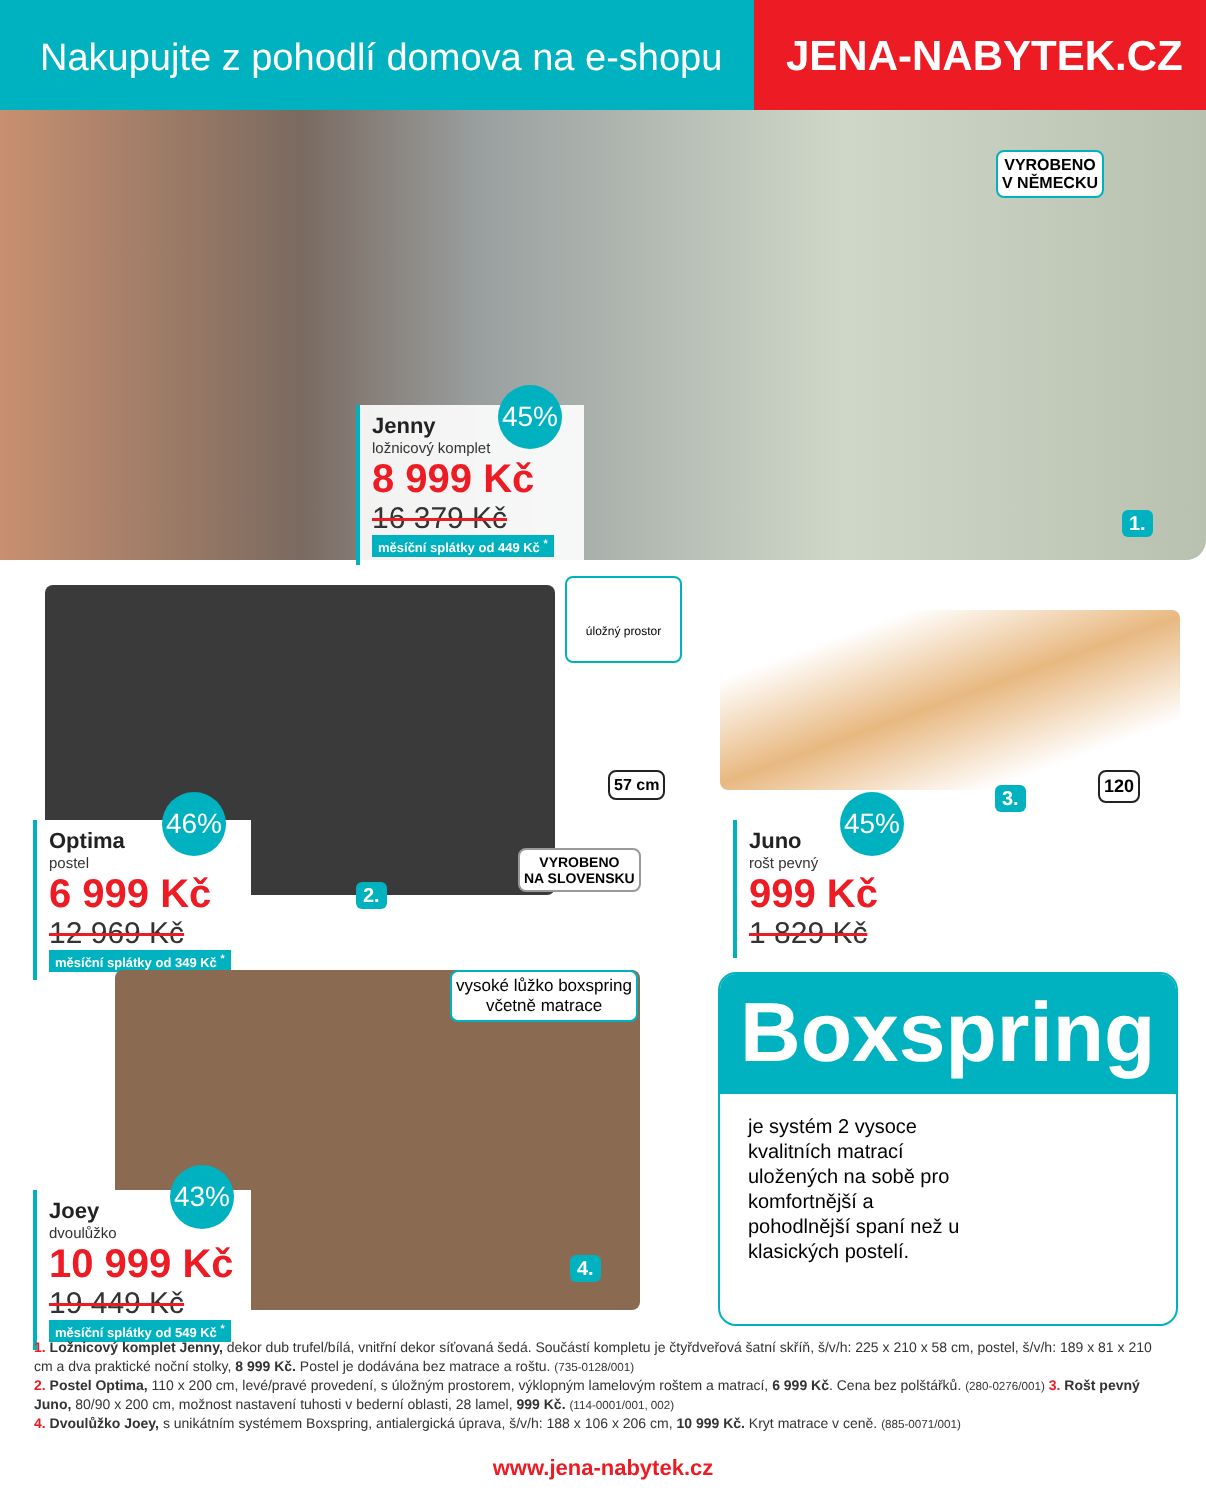Nakupujte z pohodlí domova na e-shopu
JENA-NABYTEK.CZ
VYROBENO
V NĚMECKU
Jenny
ložnicový komplet
8 999 Kč
16 379 Kč
měsíční splátky od 449 Kč <sup>*</sup>
45%
1.
úložný prostor
57 cm
VYROBENO
NA SLOVENSKU
Optima
postel
6 999 Kč
12 969 Kč
měsíční splátky od 349 Kč <sup>*</sup>
46%
2.
Juno
rošt pevný
999 Kč
1 829 Kč
45% 3.
120
vysoké lůžko boxspring včetně matrace
Joey
dvoulůžko
10 999 Kč
19 449 Kč
měsíční splátky od 549 Kč <sup>*</sup>
43%
4.
Boxspring
je systém 2 vysoce kvalitních matrací uložených na sobě pro komfortnější a pohodlnější spaní než u klasických postelí.
1. Ložnicový komplet Jenny, dekor dub trufel/bílá, vnitřní dekor síťovaná šedá. Součástí kompletu je čtyřdveřová šatní skříň, š/v/h: 225 x 210 x 58 cm, postel, š/v/h: 189 x 81 x 210 cm a dva praktické noční stolky, 8 999 Kč. Postel je dodávána bez matrace a roštu. (735-0128/001)
2. Postel Optima, 110 x 200 cm, levé/pravé provedení, s úložným prostorem, výklopným lamelovým roštem a matrací, 6 999 Kč. Cena bez polštářků. (280-0276/001) 3. Rošt pevný Juno, 80/90 x 200 cm, možnost nastavení tuhosti v bederní oblasti, 28 lamel, 999 Kč. (114-0001/001, 002)
4. Dvoulůžko Joey, s unikátním systémem Boxspring, antialergická úprava, š/v/h: 188 x 106 x 206 cm, 10 999 Kč. Kryt matrace v ceně. (885-0071/001)
www.jena-nabytek.cz